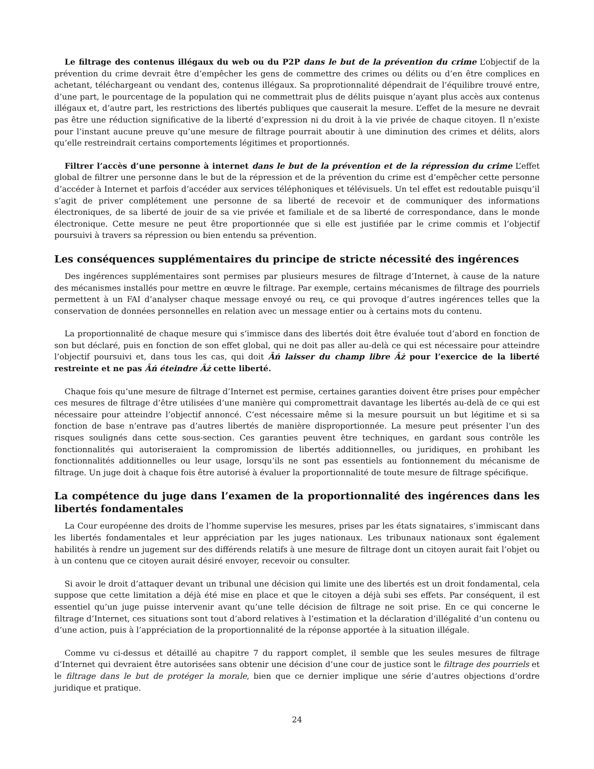Le filtrage des contenus illégaux du web ou du P2P dans le but de la prévention du crime L’objectif de la prévention du crime devrait être d’empêcher les gens de commettre des crimes ou délits ou d’en être complices en achetant, téléchargeant ou vendant des, contenus illégaux. Sa proprotionnalité dépendrait de l’équilibre trouvé entre, d’une part, le pourcentage de la population qui ne commettrait plus de délits puisque n’ayant plus accès aux contenus illégaux et, d’autre part, les restrictions des libertés publiques que causerait la mesure. L’effet de la mesure ne devrait pas être une réduction significative de la liberté d’expression ni du droit à la vie privée de chaque citoyen. Il n’existe pour l’instant aucune preuve qu’une mesure de filtrage pourrait aboutir à une diminution des crimes et délits, alors qu’elle restreindrait certains comportements légitimes et proportionnés.
Filtrer l’accès d’une personne à internet dans le but de la prévention et de la répression du crime L’effet global de filtrer une personne dans le but de la répression et de la prévention du crime est d’empêcher cette personne d’accéder à Internet et parfois d’accéder aux services téléphoniques et télévisuels. Un tel effet est redoutable puisqu’il s’agit de priver complétement une personne de sa liberté de recevoir et de communiquer des informations électroniques, de sa liberté de jouir de sa vie privée et familiale et de sa liberté de correspondance, dans le monde électronique. Cette mesure ne peut être proportionnée que si elle est justifiée par le crime commis et l’objectif poursuivi à travers sa répression ou bien entendu sa prévention.
Les conséquences supplémentaires du principe de stricte nécessité des ingérences
Des ingérences supplémentaires sont permises par plusieurs mesures de filtrage d’Internet, à cause de la nature des mécanismes installés pour mettre en œuvre le filtrage. Par exemple, certains mécanismes de filtrage des pourriels permettent à un FAI d’analyser chaque message envoyé ou reų, ce qui provoque d’autres ingérences telles que la conservation de données personnelles en relation avec un message entier ou à certains mots du contenu.
La proportionnalité de chaque mesure qui s’immisce dans des libertés doit être évaluée tout d’abord en fonction de son but déclaré, puis en fonction de son effet global, qui ne doit pas aller au-delà ce qui est nécessaire pour atteindre l’objectif poursuivi et, dans tous les cas, qui doit Âń laisser du champ libre Âż pour l’exercice de la liberté restreinte et ne pas Âń éteindre Âż cette liberté.
Chaque fois qu’une mesure de filtrage d’Internet est permise, certaines garanties doivent être prises pour empêcher ces mesures de filtrage d’être utilisées d’une manière qui compromettrait davantage les libertés au-delà de ce qui est nécessaire pour atteindre l’objectif annoncé. C’est nécessaire même si la mesure poursuit un but légitime et si sa fonction de base n’entrave pas d’autres libertés de manière disproportionnée. La mesure peut présenter l’un des risques soulignés dans cette sous-section. Ces garanties peuvent être techniques, en gardant sous contrôle les fonctionnalités qui autoriseraient la compromission de libertés additionnelles, ou juridiques, en prohibant les fonctionnalités additionnelles ou leur usage, lorsqu’ils ne sont pas essentiels au fontionnement du mécanisme de filtrage. Un juge doit à chaque fois être autorisé à évaluer la proportionnalité de toute mesure de filtrage spécifique.
La compétence du juge dans l’examen de la proportionnalité des ingérences dans les libertés fondamentales
La Cour européenne des droits de l’homme supervise les mesures, prises par les états signataires, s’immiscant dans les libertés fondamentales et leur appréciation par les juges nationaux. Les tribunaux nationaux sont également habilités à rendre un jugement sur des différends relatifs à une mesure de filtrage dont un citoyen aurait fait l’objet ou à un contenu que ce citoyen aurait désiré envoyer, recevoir ou consulter.
Si avoir le droit d’attaquer devant un tribunal une décision qui limite une des libertés est un droit fondamental, cela suppose que cette limitation a déjà été mise en place et que le citoyen a déjà subi ses effets. Par conséquent, il est essentiel qu’un juge puisse intervenir avant qu’une telle décision de filtrage ne soit prise. En ce qui concerne le filtrage d’Internet, ces situations sont tout d’abord relatives à l’estimation et la déclaration d’illégalité d’un contenu ou d’une action, puis à l’appréciation de la proportionnalité de la réponse apportée à la situation illégale.
Comme vu ci-dessus et détaillé au chapitre 7 du rapport complet, il semble que les seules mesures de filtrage d’Internet qui devraient être autorisées sans obtenir une décision d’une cour de justice sont le filtrage des pourriels et le filtrage dans le but de protéger la morale, bien que ce dernier implique une série d’autres objections d’ordre juridique et pratique.
24